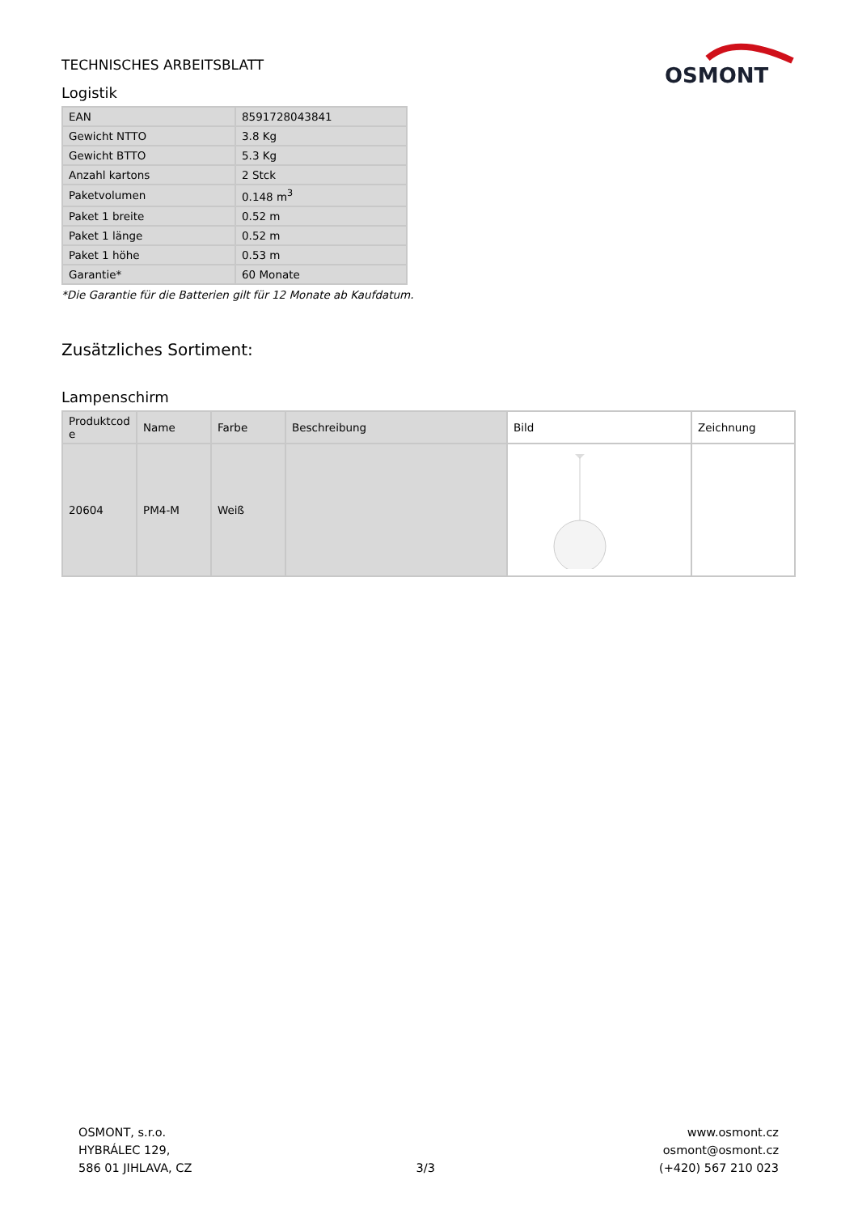TECHNISCHES ARBEITSBLATT
OSMONT
Logistik
| EAN | 8591728043841 |
| Gewicht NTTO | 3.8 Kg |
| Gewicht BTTO | 5.3 Kg |
| Anzahl kartons | 2 Stck |
| Paketvolumen | 0.148 m<sup>3</sup> |
| Paket 1 breite | 0.52 m |
| Paket 1 länge | 0.52 m |
| Paket 1 höhe | 0.53 m |
| Garantie* | 60 Monate |
*Die Garantie für die Batterien gilt für 12 Monate ab Kaufdatum.
Zusätzliches Sortiment:
Lampenschirm
| Produktcod e | Name | Farbe | Beschreibung | Bild | Zeichnung |
| --- | --- | --- | --- | --- | --- |
| 20604 | PM4-M | Weiß | | | |
OSMONT, s.r.o.
HYBRÁLEC 129,
586 01 JIHLAVA, CZ
3/3
www.osmont.cz
osmont@osmont.cz
(+420) 567 210 023